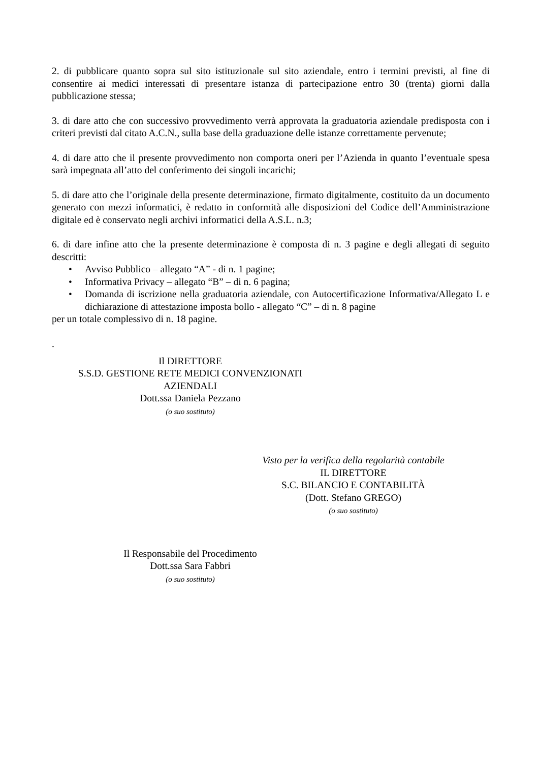2. di pubblicare quanto sopra sul sito istituzionale sul sito aziendale, entro i termini previsti, al fine di consentire ai medici interessati di presentare istanza di partecipazione entro 30 (trenta) giorni dalla pubblicazione stessa;
3. di dare atto che con successivo provvedimento verrà approvata la graduatoria aziendale predisposta con i criteri previsti dal citato A.C.N., sulla base della graduazione delle istanze correttamente pervenute;
4. di dare atto che il presente provvedimento non comporta oneri per l’Azienda in quanto l’eventuale spesa sarà impegnata all’atto del conferimento dei singoli incarichi;
5. di dare atto che l’originale della presente determinazione, firmato digitalmente, costituito da un documento generato con mezzi informatici, è redatto in conformità alle disposizioni del Codice dell’Amministrazione digitale ed è conservato negli archivi informatici della A.S.L. n.3;
6. di dare infine atto che la presente determinazione è composta di n. 3 pagine e degli allegati di seguito descritti:
• Avviso Pubblico – allegato “A” - di n. 1 pagine;
• Informativa Privacy – allegato “B” – di n. 6 pagina;
• Domanda di iscrizione nella graduatoria aziendale, con Autocertificazione Informativa/Allegato L e dichiarazione di attestazione imposta bollo - allegato “C” – di n. 8 pagine
per un totale complessivo di n. 18 pagine.
.
Il DIRETTORE
S.S.D. GESTIONE RETE MEDICI CONVENZIONATI
AZIENDALI
Dott.ssa Daniela Pezzano
(o suo sostituto)
Visto per la verifica della regolarità contabile
IL DIRETTORE
S.C. BILANCIO E CONTABILITÀ
(Dott. Stefano GREGO)
(o suo sostituto)
Il Responsabile del Procedimento
Dott.ssa Sara Fabbri
(o suo sostituto)